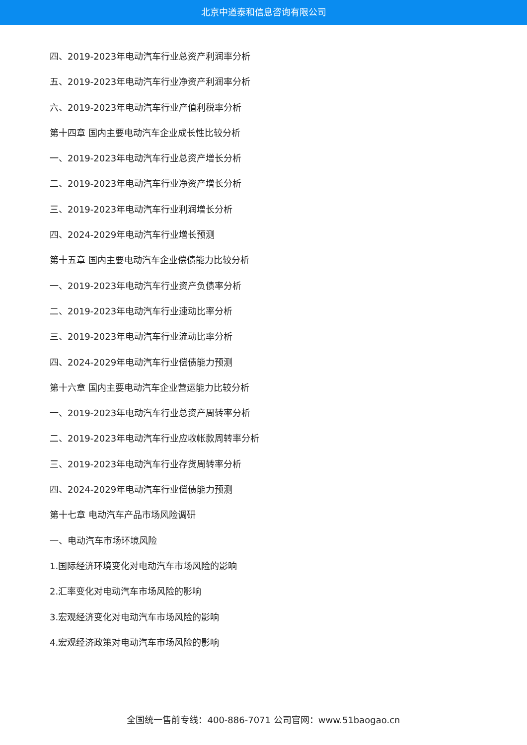北京中道泰和信息咨询有限公司
四、2019-2023年电动汽车行业总资产利润率分析
五、2019-2023年电动汽车行业净资产利润率分析
六、2019-2023年电动汽车行业产值利税率分析
第十四章 国内主要电动汽车企业成长性比较分析
一、2019-2023年电动汽车行业总资产增长分析
二、2019-2023年电动汽车行业净资产增长分析
三、2019-2023年电动汽车行业利润增长分析
四、2024-2029年电动汽车行业增长预测
第十五章 国内主要电动汽车企业偿债能力比较分析
一、2019-2023年电动汽车行业资产负债率分析
二、2019-2023年电动汽车行业速动比率分析
三、2019-2023年电动汽车行业流动比率分析
四、2024-2029年电动汽车行业偿债能力预测
第十六章 国内主要电动汽车企业营运能力比较分析
一、2019-2023年电动汽车行业总资产周转率分析
二、2019-2023年电动汽车行业应收帐款周转率分析
三、2019-2023年电动汽车行业存货周转率分析
四、2024-2029年电动汽车行业偿债能力预测
第十七章 电动汽车产品市场风险调研
一、电动汽车市场环境风险
1.国际经济环境变化对电动汽车市场风险的影响
2.汇率变化对电动汽车市场风险的影响
3.宏观经济变化对电动汽车市场风险的影响
4.宏观经济政策对电动汽车市场风险的影响
全国统一售前专线：400-886-7071 公司官网：www.51baogao.cn